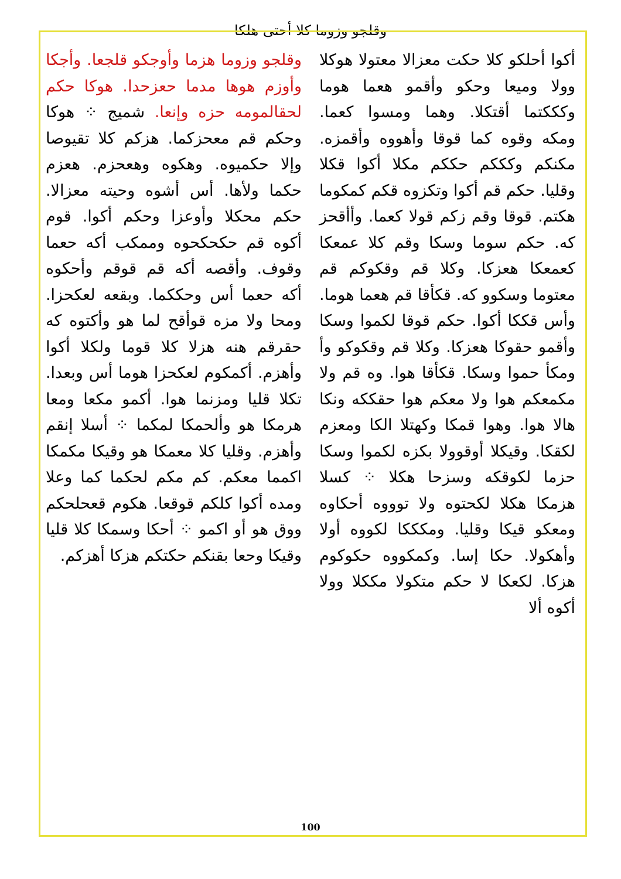وقلجو وزوما كلا أحتى هلكا
وقلجو وزوما هزما وأوجكو قلجعا. وأجكا وأوزم هوها مدما حعزحدا. هوكا حكم لحقالمومه حزه وإنعا. شميج ⁘ هوكا وحكم قم معحزكما. هزكم كلا تقيوصا وإلا حكميوه. وهكوه وهعحزم. هعزم حكما ولأها. أس أشوه وحيته معزالا. حكم محكلا وأوعزا وحكم أكوا. قوم أكوه قم حكحكحوه وممكب أكه حعما وقوف. وأقصه أكه قم قوقم وأحكوه أكه حعما أس وحككما. وبقعه لعكحزا. ومحا ولا مزه قوأقح لما هو وأكتوه كه حقرقم هنه هزلا كلا قوما ولكلا أكوا وأهزم. أكمكوم لعكحزا هوما أس وبعدا. تكلا قليا ومزنما هوا. أكمو مكعا ومعا هرمكا هو وألحمكا لمكما ⁘ أسلا إنقم وأهزم. وقليا كلا معمكا هو وقيكا مكمكا اكمما معكم. كم مكم لحكما كما وعلا ومده أكوا كلكم قوقعا. هكوم قعحلحكم ووق هو أو اكمو ⁘ أحكا وسمكا كلا قليا وقيكا وحعا بقنكم حكتكم هزكا أهزكم.
أكوا أحلكو كلا حكت معزالا معتولا هوكلا وولا وميعا وحكو وأقمو هعما هوما وكككتما أقتكلا. وهما ومسوا كعما. ومكه وقوه كما قوقا وأهووه وأقمزه. مكنكم وكككم حككم مكلا أكوا قكلا وقليا. حكم قم أكوا وتكزوه قكم كمكوما هكتم. قوقا وقم زكم قولا كعما. وأأقحز كه. حكم سوما وسكا وقم كلا عمعكا كعمعكا هعزكا. وكلا قم وقكوكم قم معتوما وسكوو كه. قكأقا قم هعما هوما. وأس قككا أكوا. حكم قوقا لكموا وسكا وأقمو حقوكا هعزكا. وكلا قم وقكوكو وأ ومكأ حموا وسكا. قكأقا هوا. وه قم ولا مكمعكم هوا ولا معكم هوا حقككه ونكا هالا هوا. وهوا قمكا وكهتلا الكا ومعزم لكقكا. وقيكلا أوقوولا بكزه لكموا وسكا حزما لكوقكه وسزحا هكلا ⁘ كسلا هزمكا هكلا لكحتوه ولا توووه أحكاوه ومعكو قيكا وقليا. ومكككا لكووه أولا وأهكولا. حكا إسا. وكمكووه حكوكوم هزكا. لكعكا لا حكم متكولا مككلا وولا أكوه ألا
100